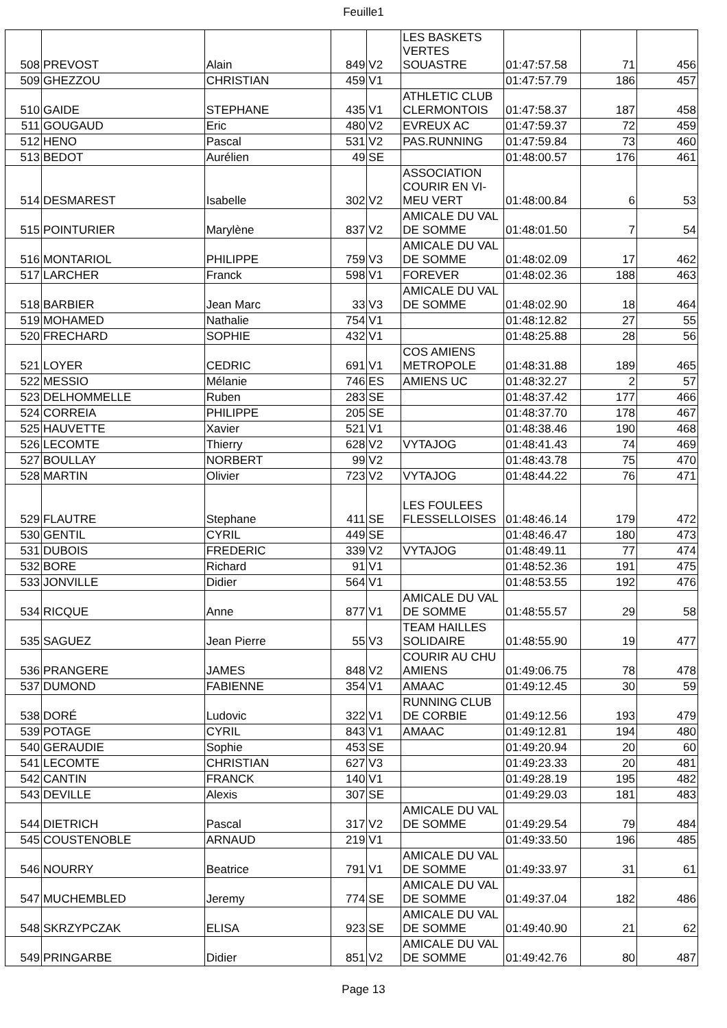Feuille1
| 508 | PREVOST | Alain | 849 | V2 | LES BASKETS VERTES SOUASTRE | 01:47:57.58 | 71 | 456 |
| 509 | GHEZZOU | CHRISTIAN | 459 | V1 | | 01:47:57.79 | 186 | 457 |
| 510 | GAIDE | STEPHANE | 435 | V1 | ATHLETIC CLUB CLERMONTOIS | 01:47:58.37 | 187 | 458 |
| 511 | GOUGAUD | Eric | 480 | V2 | EVREUX AC | 01:47:59.37 | 72 | 459 |
| 512 | HENO | Pascal | 531 | V2 | PAS.RUNNING | 01:47:59.84 | 73 | 460 |
| 513 | BEDOT | Aurélien | 49 | SE | | 01:48:00.57 | 176 | 461 |
| 514 | DESMAREST | Isabelle | 302 | V2 | ASSOCIATION COURIR EN VI-MEU VERT | 01:48:00.84 | 6 | 53 |
| 515 | POINTURIER | Marylène | 837 | V2 | AMICALE DU VAL DE SOMME | 01:48:01.50 | 7 | 54 |
| 516 | MONTARIOL | PHILIPPE | 759 | V3 | AMICALE DU VAL DE SOMME | 01:48:02.09 | 17 | 462 |
| 517 | LARCHER | Franck | 598 | V1 | FOREVER | 01:48:02.36 | 188 | 463 |
| 518 | BARBIER | Jean Marc | 33 | V3 | AMICALE DU VAL DE SOMME | 01:48:02.90 | 18 | 464 |
| 519 | MOHAMED | Nathalie | 754 | V1 | | 01:48:12.82 | 27 | 55 |
| 520 | FRECHARD | SOPHIE | 432 | V1 | | 01:48:25.88 | 28 | 56 |
| 521 | LOYER | CEDRIC | 691 | V1 | COS AMIENS METROPOLE | 01:48:31.88 | 189 | 465 |
| 522 | MESSIO | Mélanie | 746 | ES | AMIENS UC | 01:48:32.27 | 2 | 57 |
| 523 | DELHOMMELLE | Ruben | 283 | SE | | 01:48:37.42 | 177 | 466 |
| 524 | CORREIA | PHILIPPE | 205 | SE | | 01:48:37.70 | 178 | 467 |
| 525 | HAUVETTE | Xavier | 521 | V1 | | 01:48:38.46 | 190 | 468 |
| 526 | LECOMTE | Thierry | 628 | V2 | VYTAJOG | 01:48:41.43 | 74 | 469 |
| 527 | BOULLAY | NORBERT | 99 | V2 | | 01:48:43.78 | 75 | 470 |
| 528 | MARTIN | Olivier | 723 | V2 | VYTAJOG | 01:48:44.22 | 76 | 471 |
| 529 | FLAUTRE | Stephane | 411 | SE | LES FOULEES FLESSELLOISES | 01:48:46.14 | 179 | 472 |
| 530 | GENTIL | CYRIL | 449 | SE | | 01:48:46.47 | 180 | 473 |
| 531 | DUBOIS | FREDERIC | 339 | V2 | VYTAJOG | 01:48:49.11 | 77 | 474 |
| 532 | BORE | Richard | 91 | V1 | | 01:48:52.36 | 191 | 475 |
| 533 | JONVILLE | Didier | 564 | V1 | | 01:48:53.55 | 192 | 476 |
| 534 | RICQUE | Anne | 877 | V1 | AMICALE DU VAL DE SOMME | 01:48:55.57 | 29 | 58 |
| 535 | SAGUEZ | Jean Pierre | 55 | V3 | TEAM HAILLES SOLIDAIRE | 01:48:55.90 | 19 | 477 |
| 536 | PRANGERE | JAMES | 848 | V2 | COURIR AU CHU AMIENS | 01:49:06.75 | 78 | 478 |
| 537 | DUMOND | FABIENNE | 354 | V1 | AMAAC | 01:49:12.45 | 30 | 59 |
| 538 | DORÉ | Ludovic | 322 | V1 | RUNNING CLUB DE CORBIE | 01:49:12.56 | 193 | 479 |
| 539 | POTAGE | CYRIL | 843 | V1 | AMAAC | 01:49:12.81 | 194 | 480 |
| 540 | GERAUDIE | Sophie | 453 | SE | | 01:49:20.94 | 20 | 60 |
| 541 | LECOMTE | CHRISTIAN | 627 | V3 | | 01:49:23.33 | 20 | 481 |
| 542 | CANTIN | FRANCK | 140 | V1 | | 01:49:28.19 | 195 | 482 |
| 543 | DEVILLE | Alexis | 307 | SE | | 01:49:29.03 | 181 | 483 |
| 544 | DIETRICH | Pascal | 317 | V2 | AMICALE DU VAL DE SOMME | 01:49:29.54 | 79 | 484 |
| 545 | COUSTENOBLE | ARNAUD | 219 | V1 | | 01:49:33.50 | 196 | 485 |
| 546 | NOURRY | Beatrice | 791 | V1 | AMICALE DU VAL DE SOMME | 01:49:33.97 | 31 | 61 |
| 547 | MUCHEMBLED | Jeremy | 774 | SE | AMICALE DU VAL DE SOMME | 01:49:37.04 | 182 | 486 |
| 548 | SKRZYPCZAK | ELISA | 923 | SE | AMICALE DU VAL DE SOMME | 01:49:40.90 | 21 | 62 |
| 549 | PRINGARBE | Didier | 851 | V2 | AMICALE DU VAL DE SOMME | 01:49:42.76 | 80 | 487 |
Page 13